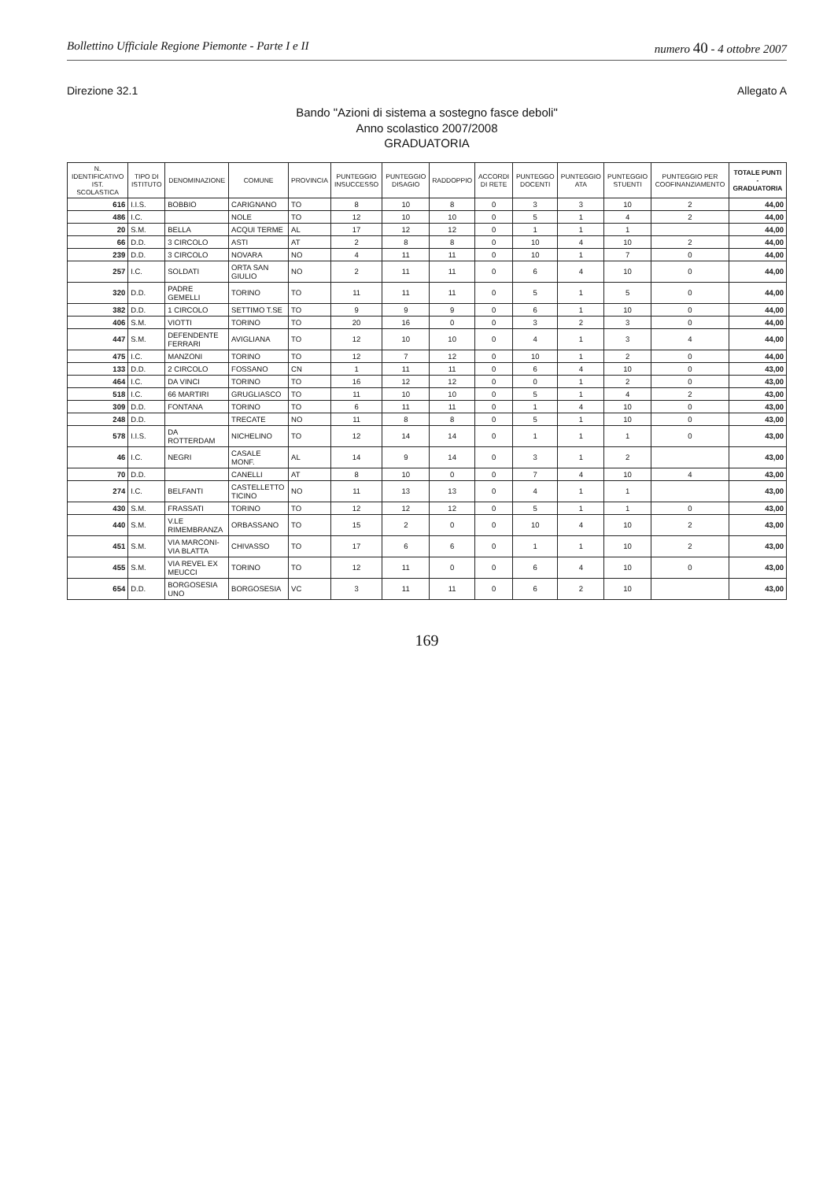Bollettino Ufficiale Regione Piemonte - Parte I e II numero 40 - 4 ottobre 2007
Direzione 32.1 Allegato A
Bando "Azioni di sistema a sostegno fasce deboli"
Anno scolastico 2007/2008
GRADUATORIA
| N. IDENTIFICATIVO IST. SCOLASTICA | TIPO DI ISTITUTO | DENOMINAZIONE | COMUNE | PROVINCIA | PUNTEGGIO INSUCCESSO | PUNTEGGIO DISAGIO | RADDOPPIO | ACCORDI DI RETE | PUNTEGGO DOCENTI | PUNTEGGIO ATA | PUNTEGGIO STUENTI | PUNTEGGIO PER COOFINANZIAMENTO | TOTALE PUNTI - GRADUATORIA |
| --- | --- | --- | --- | --- | --- | --- | --- | --- | --- | --- | --- | --- | --- |
| 616 | I.I.S. | BOBBIO | CARIGNANO | TO | 8 | 10 | 8 | 0 | 3 | 3 | 10 | 2 | 44,00 |
| 486 | I.C. | | NOLE | TO | 12 | 10 | 10 | 0 | 5 | 1 | 4 | 2 | 44,00 |
| 20 | S.M. | BELLA | ACQUI TERME | AL | 17 | 12 | 12 | 0 | 1 | 1 | 1 | | 44,00 |
| 66 | D.D. | 3 CIRCOLO | ASTI | AT | 2 | 8 | 8 | 0 | 10 | 4 | 10 | 2 | 44,00 |
| 239 | D.D. | 3 CIRCOLO | NOVARA | NO | 4 | 11 | 11 | 0 | 10 | 1 | 7 | 0 | 44,00 |
| 257 | I.C. | SOLDATI | ORTA SAN GIULIO | NO | 2 | 11 | 11 | 0 | 6 | 4 | 10 | 0 | 44,00 |
| 320 | D.D. | PADRE GEMELLI | TORINO | TO | 11 | 11 | 11 | 0 | 5 | 1 | 5 | 0 | 44,00 |
| 382 | D.D. | 1 CIRCOLO | SETTIMO T.SE | TO | 9 | 9 | 9 | 0 | 6 | 1 | 10 | 0 | 44,00 |
| 406 | S.M. | VIOTTI | TORINO | TO | 20 | 16 | 0 | 0 | 3 | 2 | 3 | 0 | 44,00 |
| 447 | S.M. | DEFENDENTE FERRARI | AVIGLIANA | TO | 12 | 10 | 10 | 0 | 4 | 1 | 3 | 4 | 44,00 |
| 475 | I.C. | MANZONI | TORINO | TO | 12 | 7 | 12 | 0 | 10 | 1 | 2 | 0 | 44,00 |
| 133 | D.D. | 2 CIRCOLO | FOSSANO | CN | 1 | 11 | 11 | 0 | 6 | 4 | 10 | 0 | 43,00 |
| 464 | I.C. | DA VINCI | TORINO | TO | 16 | 12 | 12 | 0 | 0 | 1 | 2 | 0 | 43,00 |
| 518 | I.C. | 66 MARTIRI | GRUGLIASCO | TO | 11 | 10 | 10 | 0 | 5 | 1 | 4 | 2 | 43,00 |
| 309 | D.D. | FONTANA | TORINO | TO | 6 | 11 | 11 | 0 | 1 | 4 | 10 | 0 | 43,00 |
| 248 | D.D. | | TRECATE | NO | 11 | 8 | 8 | 0 | 5 | 1 | 10 | 0 | 43,00 |
| 578 | I.I.S. | DA ROTTERDAM | NICHELINO | TO | 12 | 14 | 14 | 0 | 1 | 1 | 1 | 0 | 43,00 |
| 46 | I.C. | NEGRI | CASALE MONF. | AL | 14 | 9 | 14 | 0 | 3 | 1 | 2 | | 43,00 |
| 70 | D.D. | | CANELLI | AT | 8 | 10 | 0 | 0 | 7 | 4 | 10 | 4 | 43,00 |
| 274 | I.C. | BELFANTI | CASTELLETTO TICINO | NO | 11 | 13 | 13 | 0 | 4 | 1 | 1 | | 43,00 |
| 430 | S.M. | FRASSATI | TORINO | TO | 12 | 12 | 12 | 0 | 5 | 1 | 1 | 0 | 43,00 |
| 440 | S.M. | V.LE RIMEMBRANZA | ORBASSANO | TO | 15 | 2 | 0 | 0 | 10 | 4 | 10 | 2 | 43,00 |
| 451 | S.M. | VIA MARCONI-VIA BLATTA | CHIVASSO | TO | 17 | 6 | 6 | 0 | 1 | 1 | 10 | 2 | 43,00 |
| 455 | S.M. | VIA REVEL EX MEUCCI | TORINO | TO | 12 | 11 | 0 | 0 | 6 | 4 | 10 | 0 | 43,00 |
| 654 | D.D. | BORGOSESIA UNO | BORGOSESIA | VC | 3 | 11 | 11 | 0 | 6 | 2 | 10 | | 43,00 |
169